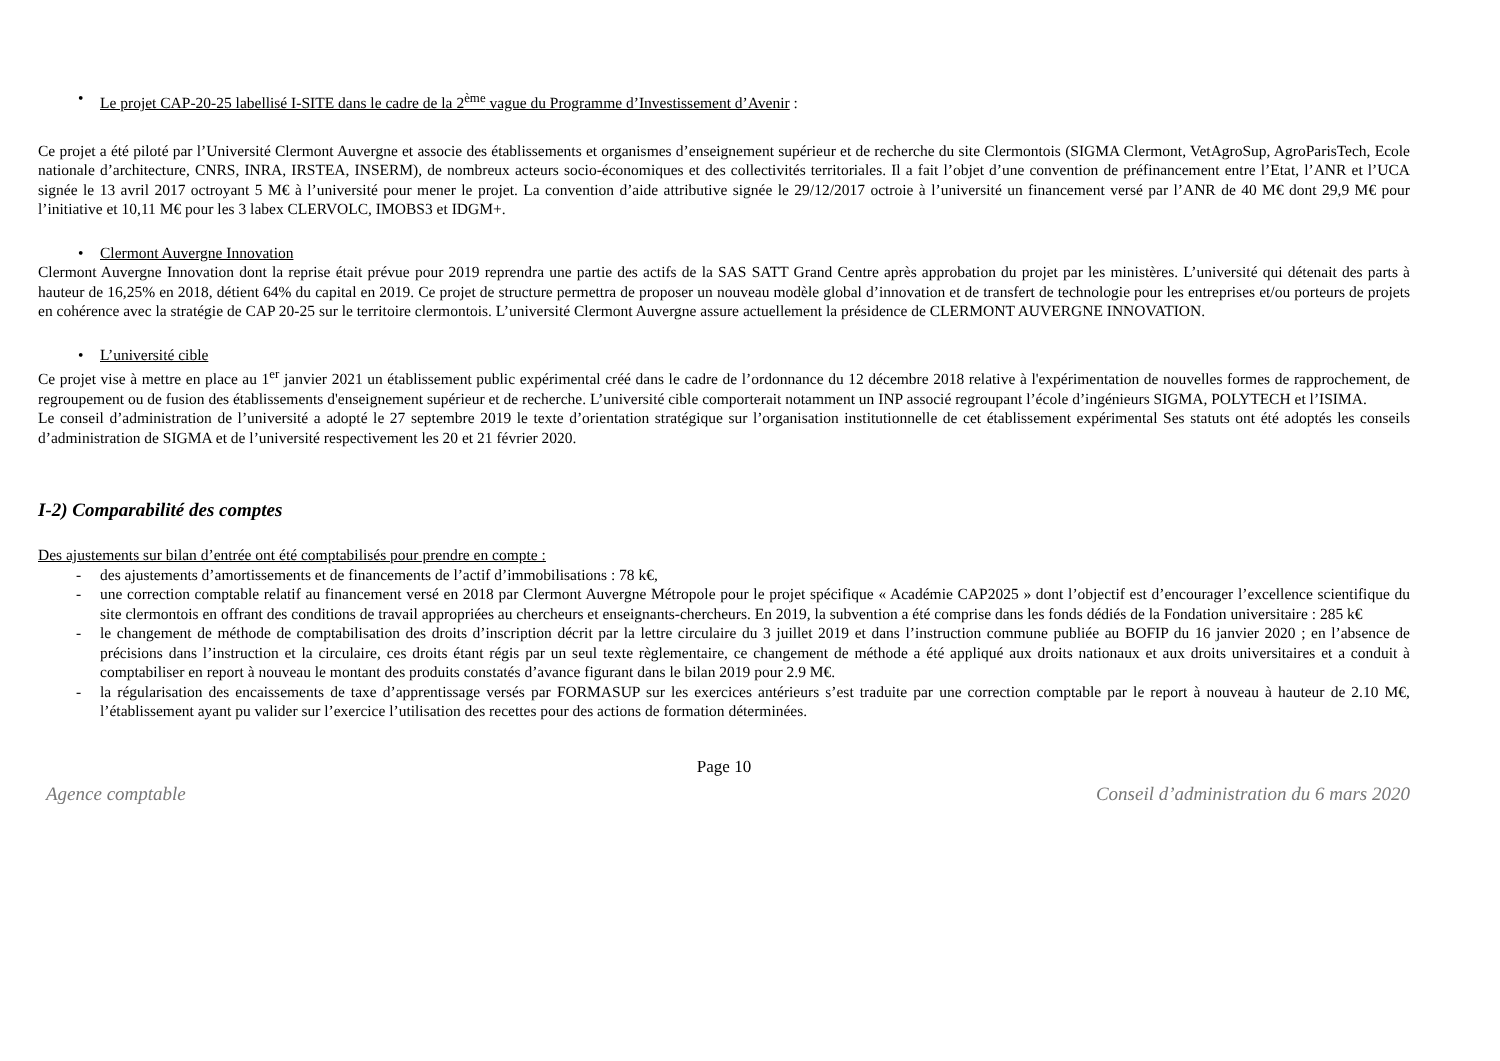• Le projet CAP-20-25 labellisé I-SITE dans le cadre de la 2<sup>ème</sup> vague du Programme d’Investissement d’Avenir :
Ce projet a été piloté par l’Université Clermont Auvergne et associe des établissements et organismes d’enseignement supérieur et de recherche du site Clermontois (SIGMA Clermont, VetAgroSup, AgroParisTech, Ecole nationale d’architecture, CNRS, INRA, IRSTEA, INSERM), de nombreux acteurs socio-économiques et des collectivités territoriales. Il a fait l’objet d’une convention de préfinancement entre l’Etat, l’ANR et l’UCA signée le 13 avril 2017 octroyant 5 M€ à l’université pour mener le projet. La convention d’aide attributive signée le 29/12/2017 octroie à l’université un financement versé par l’ANR de 40 M€ dont 29,9 M€ pour l’initiative et 10,11 M€ pour les 3 labex CLERVOLC, IMOBS3 et IDGM+.
• Clermont Auvergne Innovation
Clermont Auvergne Innovation dont la reprise était prévue pour 2019 reprendra une partie des actifs de la SAS SATT Grand Centre après approbation du projet par les ministères. L’université qui détenait des parts à hauteur de 16,25% en 2018, détient 64% du capital en 2019. Ce projet de structure permettra de proposer un nouveau modèle global d’innovation et de transfert de technologie pour les entreprises et/ou porteurs de projets en cohérence avec la stratégie de CAP 20-25 sur le territoire clermontois. L’université Clermont Auvergne assure actuellement la présidence de CLERMONT AUVERGNE INNOVATION.
• L’université cible
Ce projet vise à mettre en place au 1<sup>er</sup> janvier 2021 un établissement public expérimental créé dans le cadre de l’ordonnance du 12 décembre 2018 relative à l'expérimentation de nouvelles formes de rapprochement, de regroupement ou de fusion des établissements d'enseignement supérieur et de recherche. L’université cible comporterait notamment un INP associé regroupant l’école d’ingénieurs SIGMA, POLYTECH et l’ISIMA.
Le conseil d’administration de l’université a adopté le 27 septembre 2019 le texte d’orientation stratégique sur l’organisation institutionnelle de cet établissement expérimental Ses statuts ont été adoptés les conseils d’administration de SIGMA et de l’université respectivement les 20 et 21 février 2020.
I-2) Comparabilité des comptes
Des ajustements sur bilan d’entrée ont été comptabilisés pour prendre en compte :
- des ajustements d’amortissements et de financements de l’actif d’immobilisations : 78 k€,
- une correction comptable relatif au financement versé en 2018 par Clermont Auvergne Métropole pour le projet spécifique « Académie CAP2025 » dont l’objectif est d’encourager l’excellence scientifique du site clermontois en offrant des conditions de travail appropriées au chercheurs et enseignants-chercheurs. En 2019, la subvention a été comprise dans les fonds dédiés de la Fondation universitaire : 285 k€
- le changement de méthode de comptabilisation des droits d’inscription décrit par la lettre circulaire du 3 juillet 2019 et dans l’instruction commune publiée au BOFIP du 16 janvier 2020 ; en l’absence de précisions dans l’instruction et la circulaire, ces droits étant régis par un seul texte règlementaire, ce changement de méthode a été appliqué aux droits nationaux et aux droits universitaires et a conduit à comptabiliser en report à nouveau le montant des produits constatés d’avance figurant dans le bilan 2019 pour 2.9 M€.
- la régularisation des encaissements de taxe d’apprentissage versés par FORMASUP sur les exercices antérieurs s’est traduite par une correction comptable par le report à nouveau à hauteur de 2.10 M€, l’établissement ayant pu valider sur l’exercice l’utilisation des recettes pour des actions de formation déterminées.
Page 10
Agence comptable Conseil d’administration du 6 mars 2020